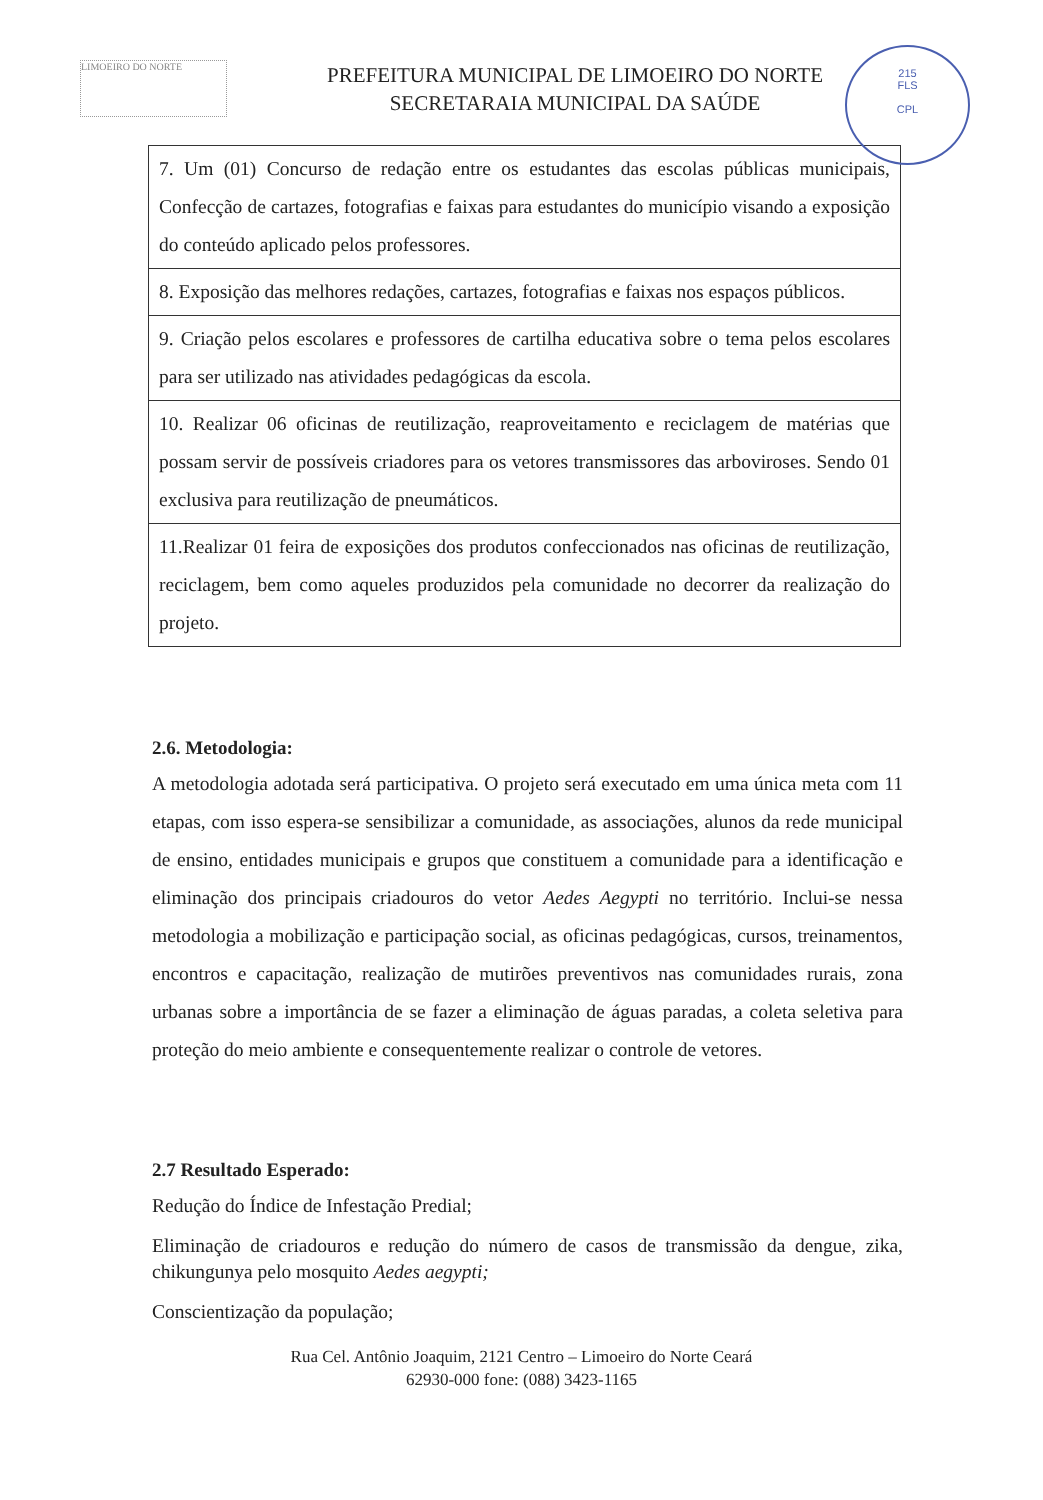LIMOEIRO DO NORTE
PREFEITURA MUNICIPAL DE LIMOEIRO DO NORTE
SECRETARAIA MUNICIPAL DA SAÚDE
215
FLS
CPL
| 7. Um (01) Concurso de redação entre os estudantes das escolas públicas municipais, Confecção de cartazes, fotografias e faixas para estudantes do município visando a exposição do conteúdo aplicado pelos professores. |
| 8. Exposição das melhores redações, cartazes, fotografias e faixas nos espaços públicos. |
| 9. Criação pelos escolares e professores de cartilha educativa sobre o tema pelos escolares para ser utilizado nas atividades pedagógicas da escola. |
| 10. Realizar 06 oficinas de reutilização, reaproveitamento e reciclagem de matérias que possam servir de possíveis criadores para os vetores transmissores das arboviroses. Sendo 01 exclusiva para reutilização de pneumáticos. |
| 11.Realizar 01 feira de exposições dos produtos confeccionados nas oficinas de reutilização, reciclagem, bem como aqueles produzidos pela comunidade no decorrer da realização do projeto. |
2.6. Metodologia:
A metodologia adotada será participativa. O projeto será executado em uma única meta com 11 etapas, com isso espera-se sensibilizar a comunidade, as associações, alunos da rede municipal de ensino, entidades municipais e grupos que constituem a comunidade para a identificação e eliminação dos principais criadouros do vetor Aedes Aegypti no território. Inclui-se nessa metodologia a mobilização e participação social, as oficinas pedagógicas, cursos, treinamentos, encontros e capacitação, realização de mutirões preventivos nas comunidades rurais, zona urbanas sobre a importância de se fazer a eliminação de águas paradas, a coleta seletiva para proteção do meio ambiente e consequentemente realizar o controle de vetores.
2.7 Resultado Esperado:
Redução do Índice de Infestação Predial;
Eliminação de criadouros e redução do número de casos de transmissão da dengue, zika, chikungunya pelo mosquito Aedes aegypti;
Conscientização da população;
Rua Cel. Antônio Joaquim, 2121 Centro – Limoeiro do Norte Ceará
62930-000 fone: (088) 3423-1165